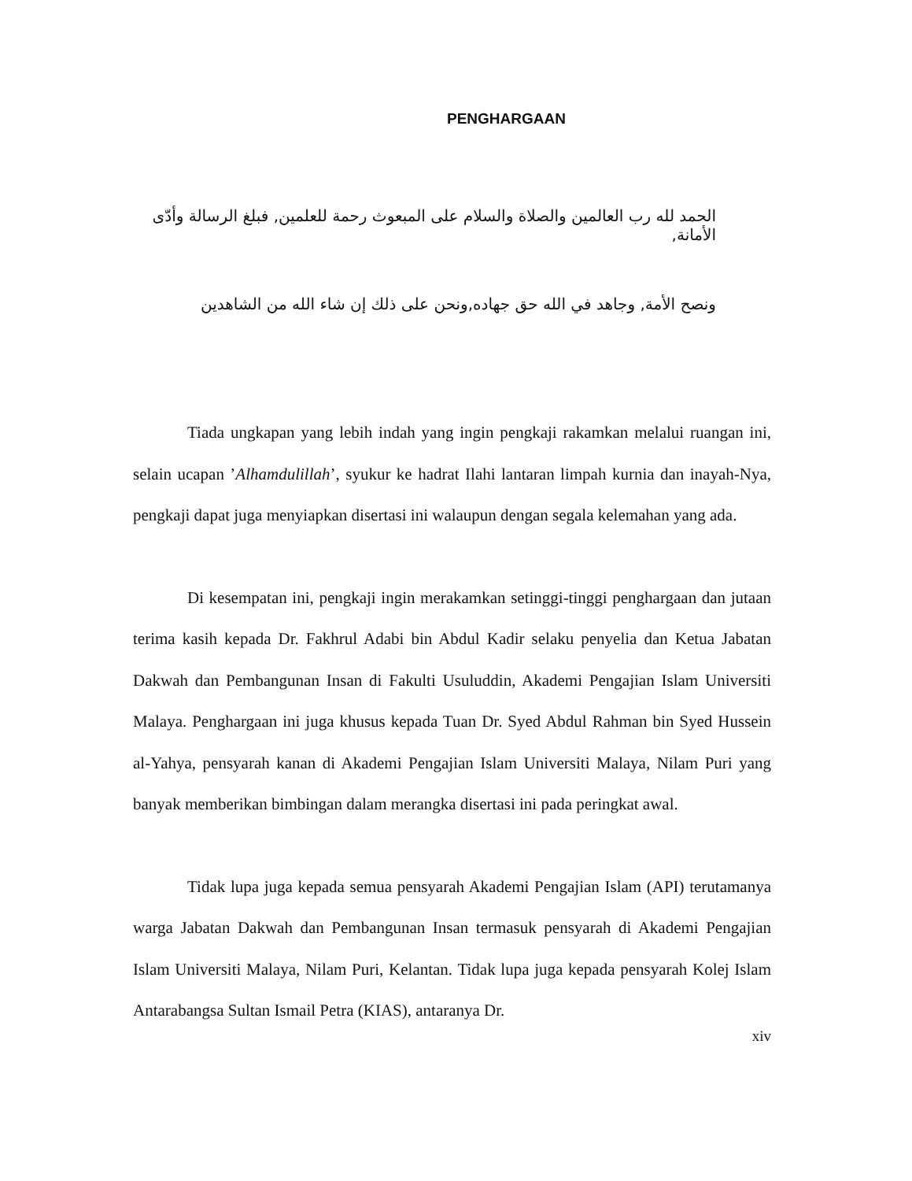PENGHARGAAN
الحمد لله رب العالمين والصلاة والسلام على المبعوث رحمة للعلمين, فبلغ الرسالة وأدّى الأمانة,
ونصح الأمة, وجاهد في الله حق جهاده,ونحن على ذلك إن شاء الله من الشاهدين
Tiada ungkapan yang lebih indah yang ingin pengkaji rakamkan melalui ruangan ini, selain ucapan ’Alhamdulillah’, syukur ke hadrat Ilahi lantaran limpah kurnia dan inayah-Nya, pengkaji dapat juga menyiapkan disertasi ini walaupun dengan segala kelemahan yang ada.
Di kesempatan ini, pengkaji ingin merakamkan setinggi-tinggi penghargaan dan jutaan terima kasih kepada Dr. Fakhrul Adabi bin Abdul Kadir selaku penyelia dan Ketua Jabatan Dakwah dan Pembangunan Insan di Fakulti Usuluddin, Akademi Pengajian Islam Universiti Malaya. Penghargaan ini juga khusus kepada Tuan Dr. Syed Abdul Rahman bin Syed Hussein al-Yahya, pensyarah kanan di Akademi Pengajian Islam Universiti Malaya, Nilam Puri yang banyak memberikan bimbingan dalam merangka disertasi ini pada peringkat awal.
Tidak lupa juga kepada semua pensyarah Akademi Pengajian Islam (API) terutamanya warga Jabatan Dakwah dan Pembangunan Insan termasuk pensyarah di Akademi Pengajian Islam Universiti Malaya, Nilam Puri, Kelantan. Tidak lupa juga kepada pensyarah Kolej Islam Antarabangsa Sultan Ismail Petra (KIAS), antaranya Dr.
xiv